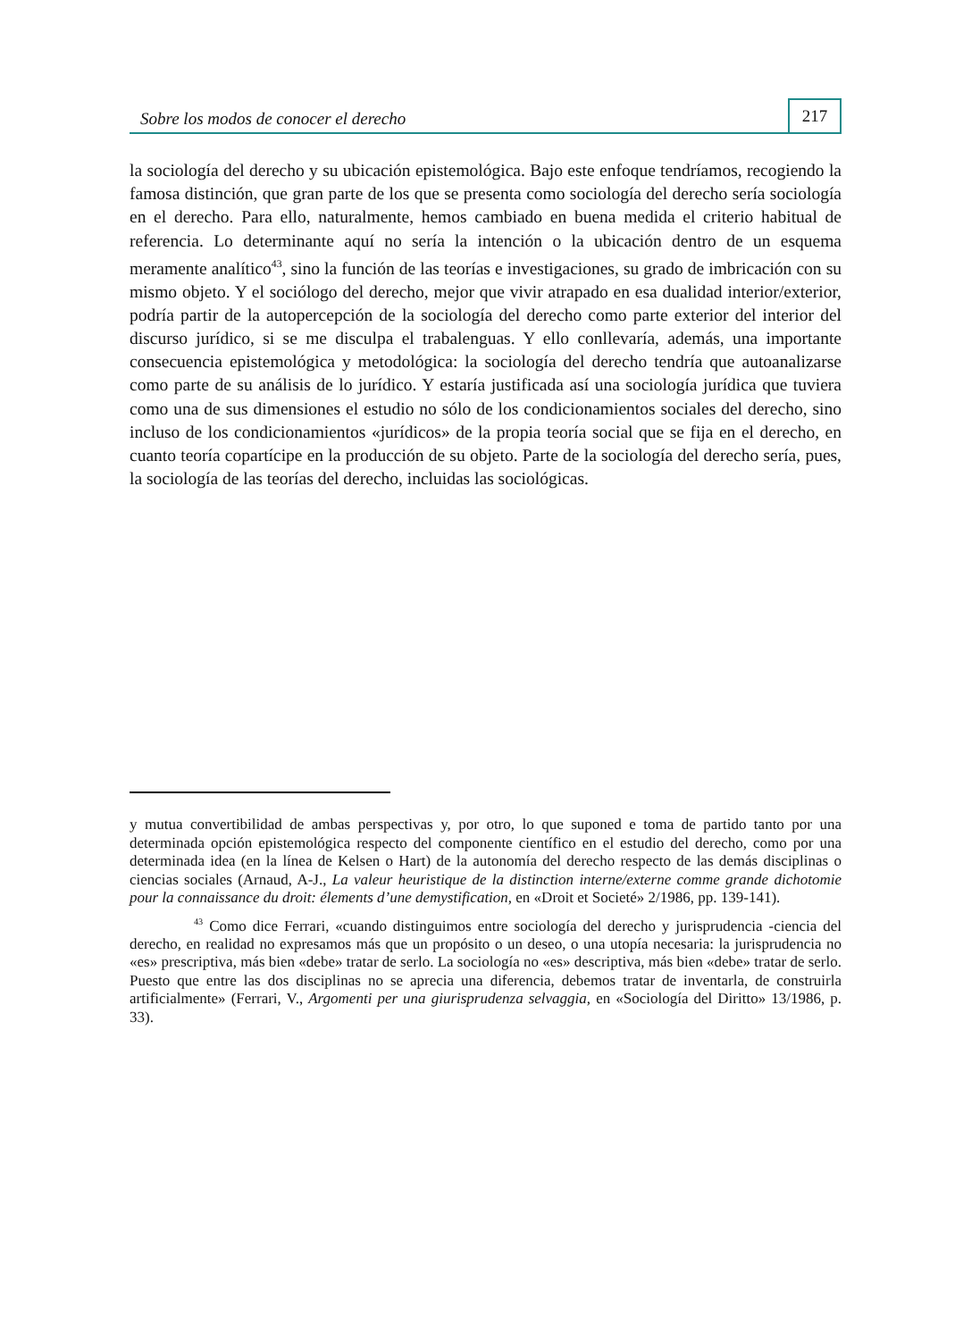Sobre los modos de conocer el derecho 217
la sociología del derecho y su ubicación epistemológica. Bajo este enfoque tendríamos, recogiendo la famosa distinción, que gran parte de los que se presenta como sociología del derecho sería sociología en el derecho. Para ello, naturalmente, hemos cambiado en buena medida el criterio habitual de referencia. Lo determinante aquí no sería la intención o la ubicación dentro de un esquema meramente analítico<sup>43</sup>, sino la función de las teorías e investigaciones, su grado de imbricación con su mismo objeto. Y el sociólogo del derecho, mejor que vivir atrapado en esa dualidad interior/exterior, podría partir de la autopercepción de la sociología del derecho como parte exterior del interior del discurso jurídico, si se me disculpa el trabalenguas. Y ello conllevaría, además, una importante consecuencia epistemológica y metodológica: la sociología del derecho tendría que autoanalizarse como parte de su análisis de lo jurídico. Y estaría justificada así una sociología jurídica que tuviera como una de sus dimensiones el estudio no sólo de los condicionamientos sociales del derecho, sino incluso de los condicionamientos «jurídicos» de la propia teoría social que se fija en el derecho, en cuanto teoría copartícipe en la producción de su objeto. Parte de la sociología del derecho sería, pues, la sociología de las teorías del derecho, incluidas las sociológicas.
y mutua convertibilidad de ambas perspectivas y, por otro, lo que suponed e toma de partido tanto por una determinada opción epistemológica respecto del componente científico en el estudio del derecho, como por una determinada idea (en la línea de Kelsen o Hart) de la autonomía del derecho respecto de las demás disciplinas o ciencias sociales (Arnaud, A-J., La valeur heuristique de la distinction interne/externe comme grande dichotomie pour la connaissance du droit: élements d’une demystification, en «Droit et Societé» 2/1986, pp. 139-141).
<sup>43</sup> Como dice Ferrari, «cuando distinguimos entre sociología del derecho y jurisprudencia -ciencia del derecho, en realidad no expresamos más que un propósito o un deseo, o una utopía necesaria: la jurisprudencia no «es» prescriptiva, más bien «debe» tratar de serlo. La sociología no «es» descriptiva, más bien «debe» tratar de serlo. Puesto que entre las dos disciplinas no se aprecia una diferencia, debemos tratar de inventarla, de construirla artificialmente» (Ferrari, V., Argomenti per una giurisprudenza selvaggia, en «Sociología del Diritto» 13/1986, p. 33).